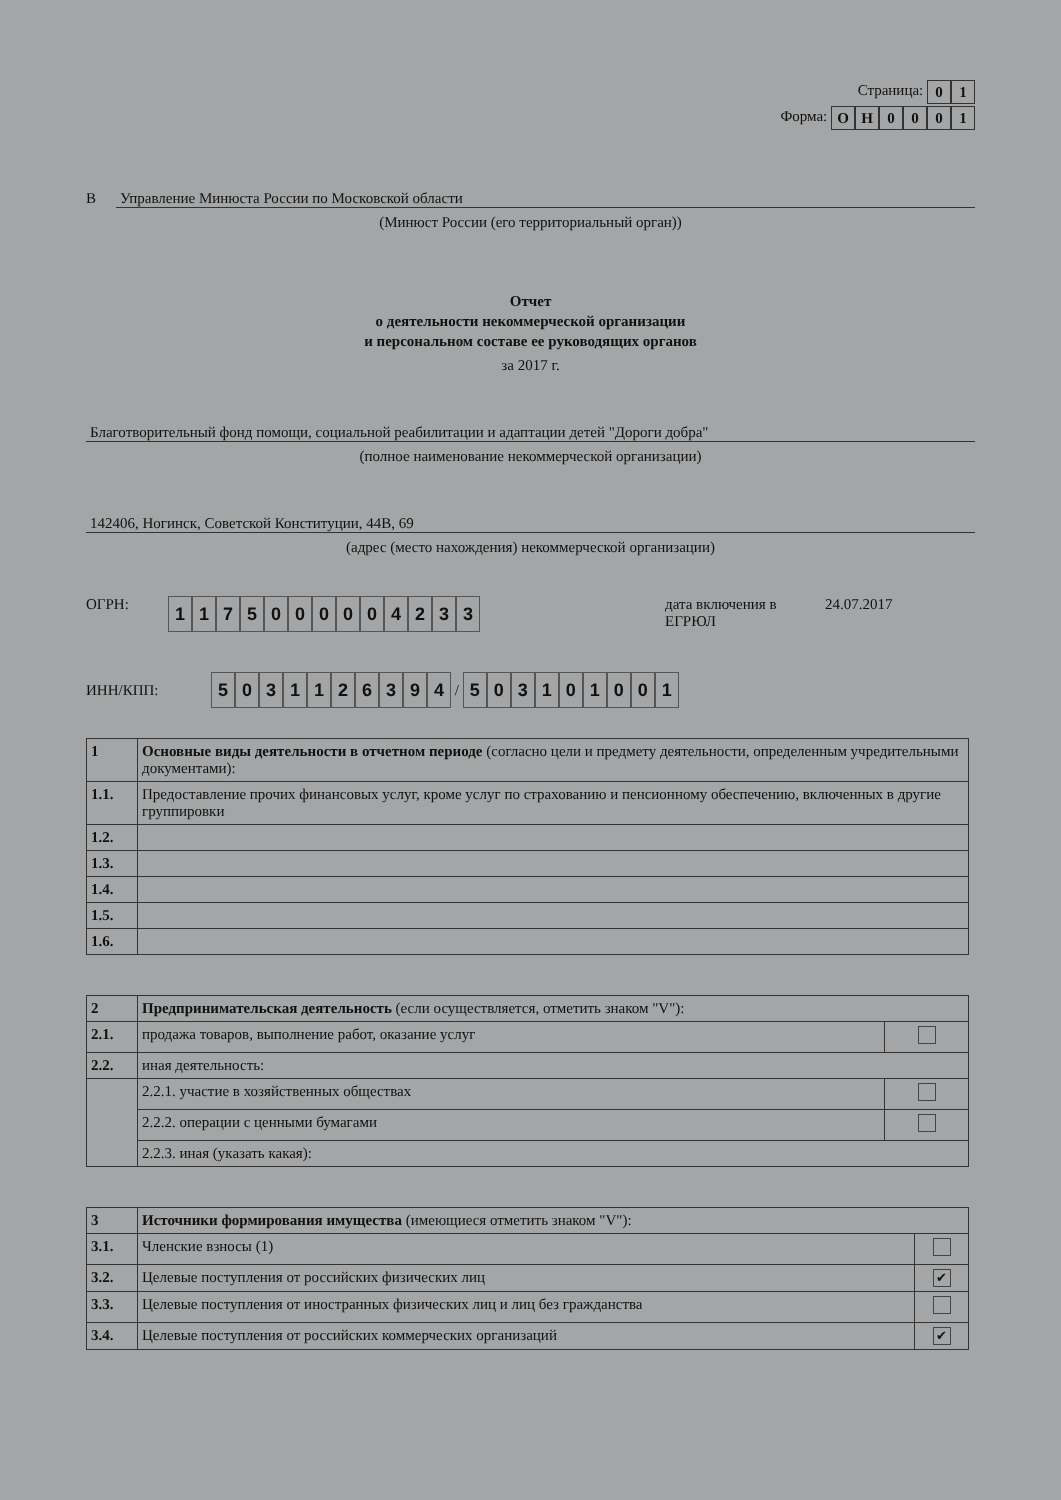Страница: 01
Форма: ОН 0001
В Управление Минюста России по Московской области
(Минюст России (его территориальный орган))
Отчет
о деятельности некоммерческой организации
и персональном составе ее руководящих органов
за 2017 г.
Благотворительный фонд помощи, социальной реабилитации и адаптации детей "Дороги добра"
(полное наименование некоммерческой организации)
142406, Ногинск, Советской Конституции, 44В, 69
(адрес (место нахождения) некоммерческой организации)
ОГРН: 1175000004233 дата включения в ЕГРЮЛ 24.07.2017
ИНН/КПП: 5031126394 / 503101001
| 1 | Основные виды деятельности в отчетном периоде (согласно цели и предмету деятельности, определенным учредительными документами): |
| 1.1. | Предоставление прочих финансовых услуг, кроме услуг по страхованию и пенсионному обеспечению, включенных в другие группировки |
| 1.2. | |
| 1.3. | |
| 1.4. | |
| 1.5. | |
| 1.6. | |
| 2 | Предпринимательская деятельность (если осуществляется, отметить знаком "V"): | |
| 2.1. | продажа товаров, выполнение работ, оказание услуг | |
| 2.2. | иная деятельность: | |
| | 2.2.1. участие в хозяйственных обществах | |
| | 2.2.2. операции с ценными бумагами | |
| | 2.2.3. иная (указать какая): | |
| 3 | Источники формирования имущества (имеющиеся отметить знаком "V"): | |
| 3.1. | Членские взносы (1) | |
| 3.2. | Целевые поступления от российских физических лиц | ✔ |
| 3.3. | Целевые поступления от иностранных физических лиц и лиц без гражданства | |
| 3.4. | Целевые поступления от российских коммерческих организаций | ✔ |